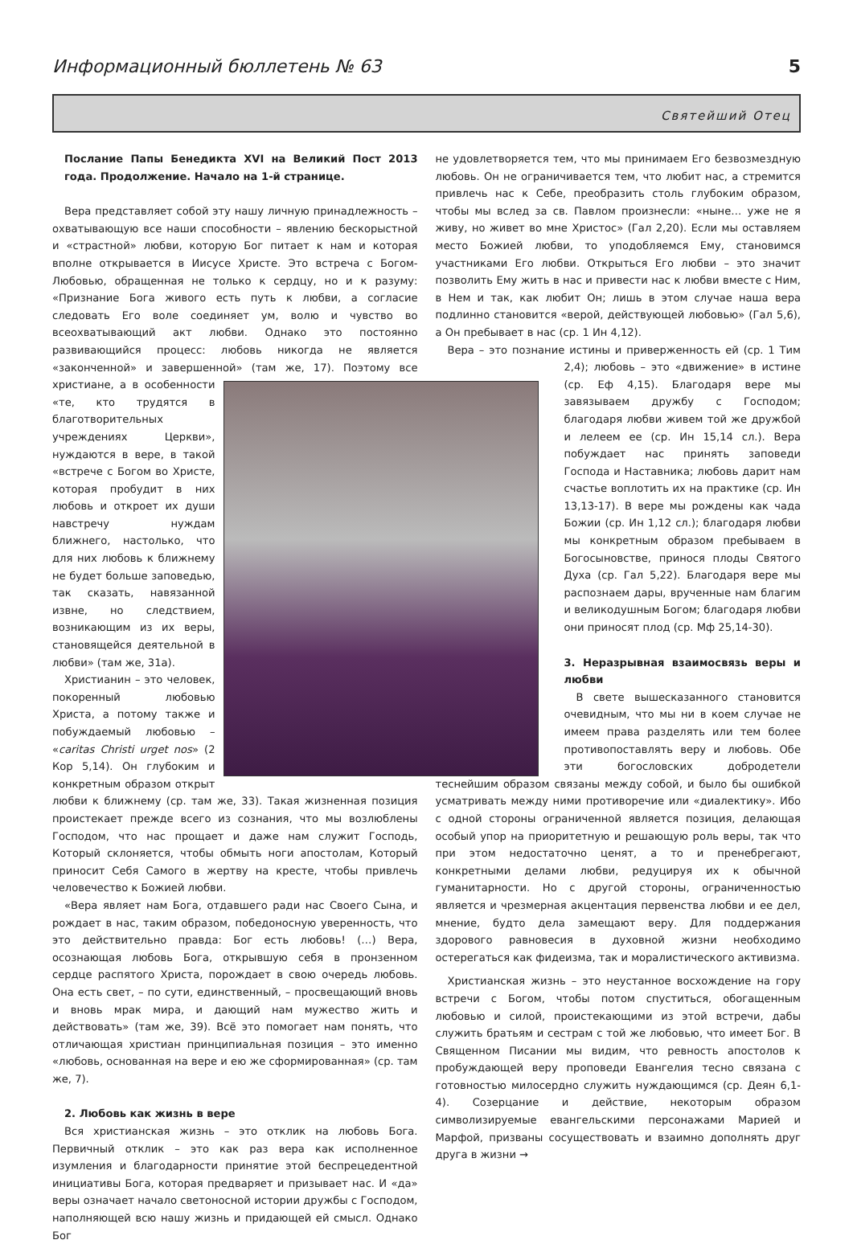Информационный бюллетень № 63 5
Святейший Отец
Послание Папы Бенедикта XVI на Великий Пост 2013 года. Продолжение. Начало на 1-й странице.
Вера представляет собой эту нашу личную принадлежность – охватывающую все наши способности – явлению бескорыстной и «страстной» любви, которую Бог питает к нам и которая вполне открывается в Иисусе Христе. Это встреча с Богом-Любовью, обращенная не только к сердцу, но и к разуму: «Признание Бога живого есть путь к любви, а согласие следовать Его воле соединяет ум, волю и чувство во всеохватывающий акт любви. Однако это постоянно развивающийся процесс: любовь никогда не является «законченной» и завершенной» (там же, 17). Поэтому все христиане, а в особенности «те, кто трудятся в благотворительных учреждениях Церкви», нуждаются в вере, в такой «встрече с Богом во Христе, которая пробудит в них любовь и откроет их души навстречу нуждам ближнего, настолько, что для них любовь к ближнему не будет больше заповедью, так сказать, навязанной извне, но следствием, возникающим из их веры, становящейся деятельной в любви» (там же, 31а).
Христианин – это человек, покоренный любовью Христа, а потому также и побуждаемый любовью – «caritas Christi urget nos» (2 Кор 5,14). Он глубоким и конкретным образом открыт любви к ближнему (ср. там же, 33). Такая жизненная позиция проистекает прежде всего из сознания, что мы возлюблены Господом, что нас прощает и даже нам служит Господь, Который склоняется, чтобы обмыть ноги апостолам, Который приносит Себя Самого в жертву на кресте, чтобы привлечь человечество к Божией любви.
«Вера являет нам Бога, отдавшего ради нас Своего Сына, и рождает в нас, таким образом, победоносную уверенность, что это действительно правда: Бог есть любовь! (…) Вера, осознающая любовь Бога, открывшую себя в пронзенном сердце распятого Христа, порождает в свою очередь любовь. Она есть свет, – по сути, единственный, – просвещающий вновь и вновь мрак мира, и дающий нам мужество жить и действовать» (там же, 39). Всё это помогает нам понять, что отличающая христиан принципиальная позиция – это именно «любовь, основанная на вере и ею же сформированная» (ср. там же, 7).
2. Любовь как жизнь в вере
Вся христианская жизнь – это отклик на любовь Бога. Первичный отклик – это как раз вера как исполненное изумления и благодарности принятие этой беспрецедентной инициативы Бога, которая предваряет и призывает нас. И «да» веры означает начало светоносной истории дружбы с Господом, наполняющей всю нашу жизнь и придающей ей смысл. Однако Бог
не удовлетворяется тем, что мы принимаем Его безвозмездную любовь. Он не ограничивается тем, что любит нас, а стремится привлечь нас к Себе, преобразить столь глубоким образом, чтобы мы вслед за св. Павлом произнесли: «ныне… уже не я живу, но живет во мне Христос» (Гал 2,20). Если мы оставляем место Божией любви, то уподобляемся Ему, становимся участниками Его любви. Открыться Его любви – это значит позволить Ему жить в нас и привести нас к любви вместе с Ним, в Нем и так, как любит Он; лишь в этом случае наша вера подлинно становится «верой, действующей любовью» (Гал 5,6), а Он пребывает в нас (ср. 1 Ин 4,12).
Вера – это познание истины и приверженность ей (ср. 1 Тим 2,4); любовь – это «движение» в истине (ср. Еф 4,15). Благодаря вере мы завязываем дружбу с Господом; благодаря любви живем той же дружбой и лелеем ее (ср. Ин 15,14 сл.). Вера побуждает нас принять заповеди Господа и Наставника; любовь дарит нам счастье воплотить их на практике (ср. Ин 13,13-17). В вере мы рождены как чада Божии (ср. Ин 1,12 сл.); благодаря любви мы конкретным образом пребываем в Богосыновстве, принося плоды Святого Духа (ср. Гал 5,22). Благодаря вере мы распознаем дары, врученные нам благим и великодушным Богом; благодаря любви они приносят плод (ср. Мф 25,14-30).
3. Неразрывная взаимосвязь веры и любви
В свете вышесказанного становится очевидным, что мы ни в коем случае не имеем права разделять или тем более противопоставлять веру и любовь. Обе эти богословских добродетели теснейшим образом связаны между собой, и было бы ошибкой усматривать между ними противоречие или «диалектику». Ибо с одной стороны ограниченной является позиция, делающая особый упор на приоритетную и решающую роль веры, так что при этом недостаточно ценят, а то и пренебрегают, конкретными делами любви, редуцируя их к обычной гуманитарности. Но с другой стороны, ограниченностью является и чрезмерная акцентация первенства любви и ее дел, мнение, будто дела замещают веру. Для поддержания здорового равновесия в духовной жизни необходимо остерегаться как фидеизма, так и моралистического активизма.
Христианская жизнь – это неустанное восхождение на гору встречи с Богом, чтобы потом спуститься, обогащенным любовью и силой, проистекающими из этой встречи, дабы служить братьям и сестрам с той же любовью, что имеет Бог. В Священном Писании мы видим, что ревность апостолов к пробуждающей веру проповеди Евангелия тесно связана с готовностью милосердно служить нуждающимся (ср. Деян 6,1-4). Созерцание и действие, некоторым образом символизируемые евангельскими персонажами Марией и Марфой, призваны сосуществовать и взаимно дополнять друг друга в жизни →